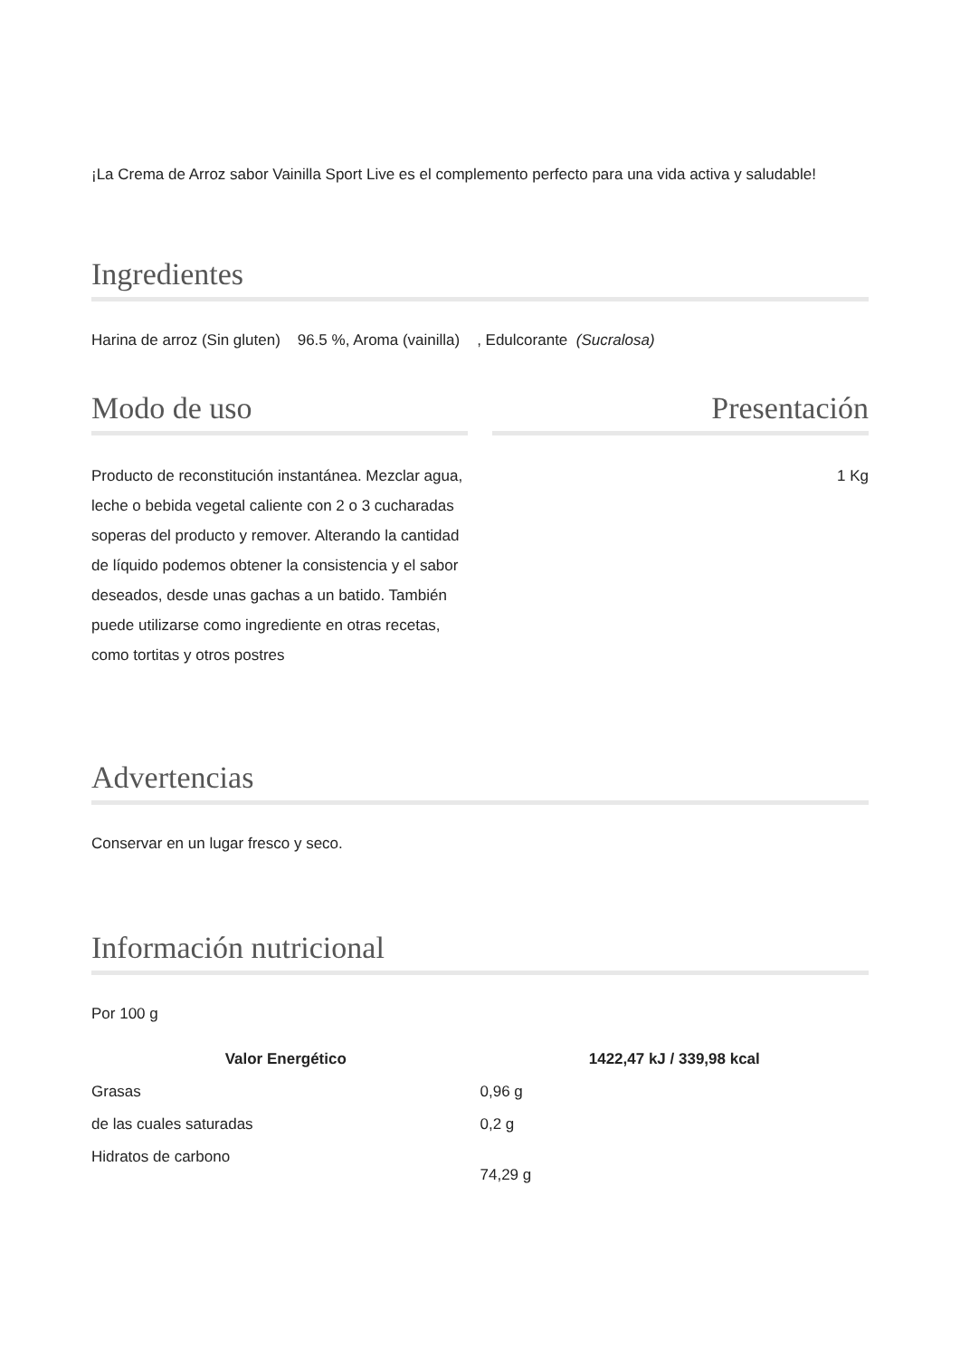¡La Crema de Arroz sabor Vainilla Sport Live es el complemento perfecto para una vida activa y saludable!
Ingredientes
Harina de arroz (Sin gluten) 96.5 %, Aroma (vainilla) , Edulcorante (Sucralosa)
Modo de uso
Producto de reconstitución instantánea. Mezclar agua, leche o bebida vegetal caliente con 2 o 3 cucharadas soperas del producto y remover. Alterando la cantidad de líquido podemos obtener la consistencia y el sabor deseados, desde unas gachas a un batido. También puede utilizarse como ingrediente en otras recetas, como tortitas y otros postres
Presentación
1 Kg
Advertencias
Conservar en un lugar fresco y seco.
Información nutricional
Por 100 g
| Valor Energético | 1422,47 kJ / 339,98 kcal |
| --- | --- |
| Grasas | 0,96 g |
| de las cuales saturadas | 0,2 g |
| Hidratos de carbono | 74,29 g |